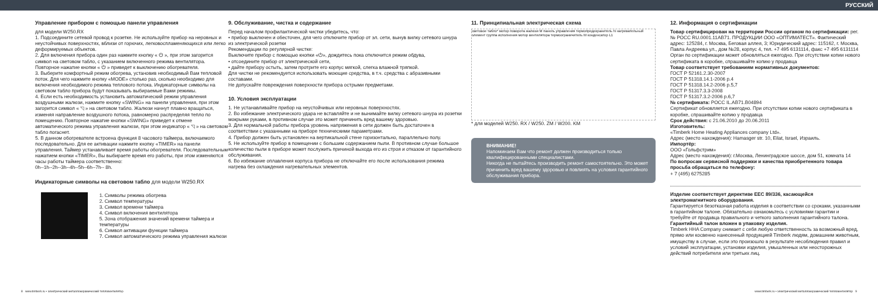РУССКИЙ
Управление прибором с помощью панели управления
для модели W250.RX
1. Подсоедините сетевой провод к розетке. Не используйте прибор на неровных и неустойчивых поверхностях, вблизи от горючих, легковоспламеняющихся или легко деформируемых объектов.
2. Для включения прибора один раз нажмите кнопку « ⏻ », при этом загорится символ на световом табло, с указанием включенного режима вентилятора. Повторное нажатие кнопки « ⏻ » приведет к выключению обогревателя.
3. Выберите комфортный режим обогрева, установив необходимый Вам тепловой поток. Для чего нажмите кнопку «MODE» столько раз, сколько необходимо для включения необходимого режима теплового потока. Индикаторные символы на световом табло прибора будут показывать выбираемые Вами режимы.
4. Если есть необходимость установить автоматический режим управления воздушными жалюзи, нажмите кнопку «SWING» на панели управления, при этом загорится символ « ◹ » на световом табло. Жалюзи начнут плавно вращаться, изменяя направление воздушного потока, равномерно распределяя тепло по помещению. Повторное нажатие кнопки «SWING» приведет к отмене автоматического режима управления жалюзи, при этом индикатор « ◹ » на световом табло погаснет.
5. В данном обогревателе встроена функция 8 часового таймера, включаемого последовательно. Для ее активации нажмите кнопку «TIMER» на панели управления. Таймер устанавливает время работы обогревателя. Последовательным нажатием кнопки «TIMER», Вы выбираете время его работы, при этом изменяются часы работы таймера соответственно:
0h--1h--2h--3h--4h--5h--6h--7h-- 8h.
Индикаторные символы на световом табло для модели W250.RX
1. Символы режима обогрева
2. Символ температуры
3. Символ времени таймера
4. Символ включения вентилятора
5. Зона отображения значений времени таймера и температуры
6. Символ активации функции таймера
7. Символ автоматического режима управления жалюзи
9. Обслуживание, чистка и содержание
Перед началом профилактической чистки убедитесь, что:
• прибор выключен и обесточен, для чего отключите прибор от эл. сети, вынув вилку сетевого шнура из электрической розетки
Рекомендации по регулярной чистке:
Выключите прибор с помощью кнопки «⏻», дождитесь пока отключится режим обдува,
• отсоедините прибор от электрической сети,
• дайте прибору остыть, затем протрите его корпус мягкой, слегка влажной тряпкой.
Для чистки не рекомендуется использовать моющие средства, в т.ч. средства с абразивными составами.
Не допускайте повреждения поверхности прибора острыми предметами.
10. Условия эксплуатации
1. Не устанавливайте прибор на неустойчивых или неровных поверхностях.
2. Во избежание электрического удара не вставляйте и не вынимайте вилку сетевого шнура из розетки мокрыми руками, в противном случае это может причинить вред вашему здоровью.
3. Для нормальной работы прибора уровень напряжения в сети должен быть достаточен в соответствии с указанными на приборе техническими параметрами.
4. Прибор должен быть установлен на вертикальной стене горизонтально, параллельно полу.
5. Не используйте прибор в помещении с большим содержанием пыли. В противном случае большое количество пыли в приборе может послужить причиной выхода его из строя и отказом от гарантийного обслуживания.
6. Во избежание оплавления корпуса прибора не отключайте его после использования режима нагрева без охлаждения нагревательных элементов.
11. Принципиальная электрическая схема
световое табло* мотор поворота жалюзи M панель управления термопредохранитель N нагревательный элемент группа исполнения мотор вентилятора термоограничитель M конденсатор L1
* для моделей W250. RX / W250. ZM / W200. KM
ВНИМАНИЕ!
Напоминаем Вам что ремонт должен производиться только квалифицированными специалистами.
Никогда не пытайтесь производить ремонт самостоятельно. Это может причинить вред вашему здоровью и повлиять на условия гарантийного обслуживания прибора.
12. Информация о сертификации
Товар сертифицирован на территории России органом по сертификации: рег. № РОСС RU.0001.11АВ71. ПРОДУКЦИИ ООО «ОПТИМАТЕСТ». Фактический адрес: 125284, г. Москва, Беговая аллея, 3; Юридический адрес: 115162, г. Москва, Павла Андреева ул., дом №28, корпус 4, тел. +7 495 6131114, факс +7 495 6131114
Орган по сертификации может обновляться ежегодно. При отсутствии копии нового сертификата в коробке, спрашивайте копию у продавца
Товар соответствует требованиям нормативных документов:
ГОСТ Р 52161.2.30-2007
ГОСТ Р 51318.14.1-2006 р.4
ГОСТ Р 51318.14.2-2006 р.5,7
ГОСТ Р 51317.3.3-2008
ГОСТ Р 51317.3.2-2006 р.6,7
№ сертификата: РОСС IL.АВ71.В04894
Сертификат обновляется ежегодно. При отсутствии копии нового сертификата в коробке, спрашивайте копию у продавца
Срок действия: с 21.06.2010 до 20.06.2011
Изготовитель:
«Timberk Home Heating Appliances company Ltd».
Адрес (место нахождения): Hamasger str. 10, Eilat, Israel, Израиль.
Импортёр:
ООО «Гольфстрим»
Адрес (место нахождения): г.Москва, Ленинградское шоссе, дом 51, комната 14
По вопросам сервисной поддержки и качества приобретенного товара просьба обращаться по телефону:
+ 7 (495) 6275285
Изделие соответствует директиве ЕЕС 89/336, касающейся электромагнитного оборудования.
Гарантируется безотказная работа изделия в соответствии со сроками, указанными в гарантийном талоне. Обязательно ознакомьтесь с условиями гарантии и требуйте от продавца правильного и четкого заполнения гарантийного талона.
Гарантийный талон вложен в упаковку изделия.
Timberk HHA Company снимает с себя любую ответственность за возможный вред, прямо или косвенно нанесенный продукцией Timberk людям, домашним животным, имуществу в случае, если это произошло в результате несоблюдения правил и условий эксплуатации, установки изделия, умышленных или неосторожных действий потребителя или третьих лиц.
8 www.timberk.ru • электрический металлокерамический тепловентилятор www.timberk.ru • электрический металлокерамический тепловентилятор 9